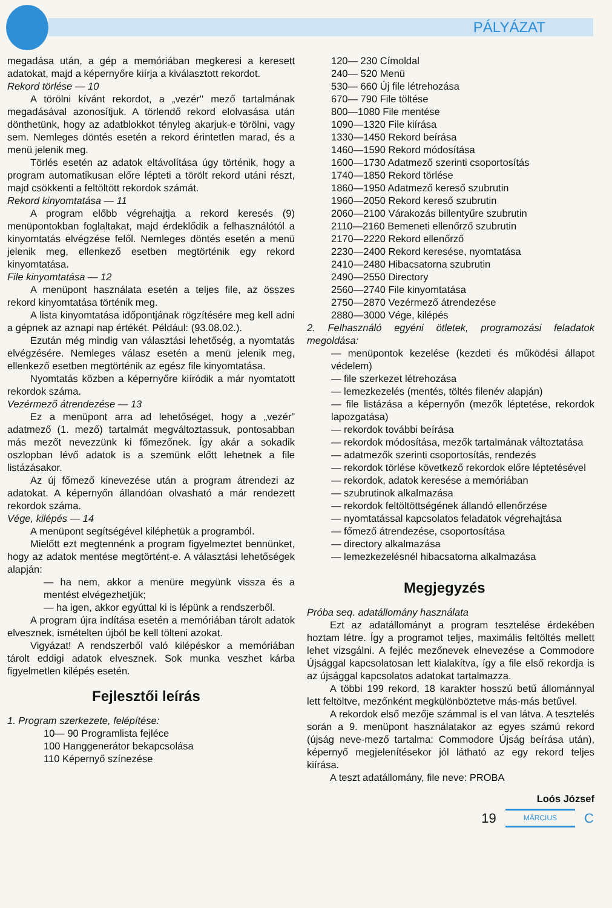PÁLYÁZAT
megadása után, a gép a memóriában megkeresi a keresett adatokat, majd a képernyőre kiírja a kiválasztott rekordot.
Rekord törlése — 10
A törölni kívánt rekordot, a „vezér'' mező tartalmának megadásával azonosítjuk. A törlendő rekord elolvasása után dönthetünk, hogy az adatblokkot tényleg akarjuk-e törölni, vagy sem. Nemleges döntés esetén a rekord érintetlen marad, és a menü jelenik meg.
Törlés esetén az adatok eltávolítása úgy történik, hogy a program automatikusan előre lépteti a törölt rekord utáni részt, majd csökkenti a feltöltött rekordok számát.
Rekord kinyomtatása — 11
A program előbb végrehajtja a rekord keresés (9) menüpontokban foglaltakat, majd érdeklődik a felhasználótól a kinyomtatás elvégzése felől. Nemleges döntés esetén a menü jelenik meg, ellenkező esetben megtörténik egy rekord kinyomtatása.
File kinyomtatása — 12
A menüpont használata esetén a teljes file, az összes rekord kinyomtatása történik meg.
A lista kinyomtatása időpontjának rögzítésére meg kell adni a gépnek az aznapi nap értékét. Például: (93.08.02.).
Ezután még mindig van választási lehetőség, a nyomtatás elvégzésére. Nemleges válasz esetén a menü jelenik meg, ellenkező esetben megtörténik az egész file kinyomtatása.
Nyomtatás közben a képernyőre kiíródik a már nyomtatott rekordok száma.
Vezérmező átrendezése — 13
Ez a menüpont arra ad lehetőséget, hogy a „vezér” adatmező (1. mező) tartalmát megváltoztassuk, pontosabban más mezőt nevezzünk ki főmezőnek. Így akár a sokadik oszlopban lévő adatok is a szemünk előtt lehetnek a file listázásakor.
Az új főmező kinevezése után a program átrendezi az adatokat. A képernyőn állandóan olvasható a már rendezett rekordok száma.
Vége, kilépés — 14
A menüpont segítségével kiléphetük a programból.
Mielőtt ezt megtennénk a program figyelmeztet bennünket, hogy az adatok mentése megtörtént-e. A választási lehetőségek alapján:
— ha nem, akkor a menüre megyünk vissza és a mentést elvégezhetjük;
— ha igen, akkor egyúttal ki is lépünk a rendszerből.
A program újra indítása esetén a memóriában tárolt adatok elvesznek, ismételten újból be kell tölteni azokat.
Vigyázat! A rendszerből való kilépéskor a memóriában tárolt eddigi adatok elvesznek. Sok munka veszhet kárba figyelmetlen kilépés esetén.
Fejlesztői leírás
1. Program szerkezete, felépítése:
10— 90 Programlista fejléce
100 Hanggenerátor bekapcsolása
110 Képernyő színezése
120— 230 Címoldal
240— 520 Menü
530— 660 Új file létrehozása
670— 790 File töltése
800—1080 File mentése
1090—1320 File kiírása
1330—1450 Rekord beírása
1460—1590 Rekord módosítása
1600—1730 Adatmező szerinti csoportosítás
1740—1850 Rekord törlése
1860—1950 Adatmező kereső szubrutin
1960—2050 Rekord kereső szubrutin
2060—2100 Várakozás billentyűre szubrutin
2110—2160 Bemeneti ellenőrző szubrutin
2170—2220 Rekord ellenőrző
2230—2400 Rekord keresése, nyomtatása
2410—2480 Hibacsatorna szubrutin
2490—2550 Directory
2560—2740 File kinyomtatása
2750—2870 Vezérmező átrendezése
2880—3000 Vége, kilépés
2. Felhasználó egyéni ötletek, programozási feladatok megoldása:
— menüpontok kezelése (kezdeti és működési állapot védelem)
— file szerkezet létrehozása
— lemezkezelés (mentés, töltés filenév alapján)
— file listázása a képernyőn (mezők léptetése, rekordok lapozgatása)
— rekordok további beírása
— rekordok módosítása, mezők tartalmának változtatása
— adatmezők szerinti csoportosítás, rendezés
— rekordok törlése következő rekordok előre léptetésével
— rekordok, adatok keresése a memóriában
— szubrutinok alkalmazása
— rekordok feltöltöttségének állandó ellenőrzése
— nyomtatással kapcsolatos feladatok végrehajtása
— főmező átrendezése, csoportosítása
— directory alkalmazása
— lemezkezelésnél hibacsatorna alkalmazása
Megjegyzés
Próba seq. adatállomány használata
Ezt az adatállományt a program tesztelése érdekében hoztam létre. Így a programot teljes, maximális feltöltés mellett lehet vizsgálni. A fejléc mezőnevek elnevezése a Commodore Újsággal kapcsolatosan lett kialakítva, így a file első rekordja is az újsággal kapcsolatos adatokat tartalmazza.
A többi 199 rekord, 18 karakter hosszú betű állománnyal lett feltöltve, mezőnként megkülönböztetve más-más betűvel.
A rekordok első mezője számmal is el van látva. A tesztelés során a 9. menüpont használatakor az egyes számú rekord (újság neve-mező tartalma: Commodore Újság beírása után), képernyő megjelenítésekor jól látható az egy rekord teljes kiírása.
A teszt adatállomány, file neve: PROBA
Loós József
19 MÁRCIUS C